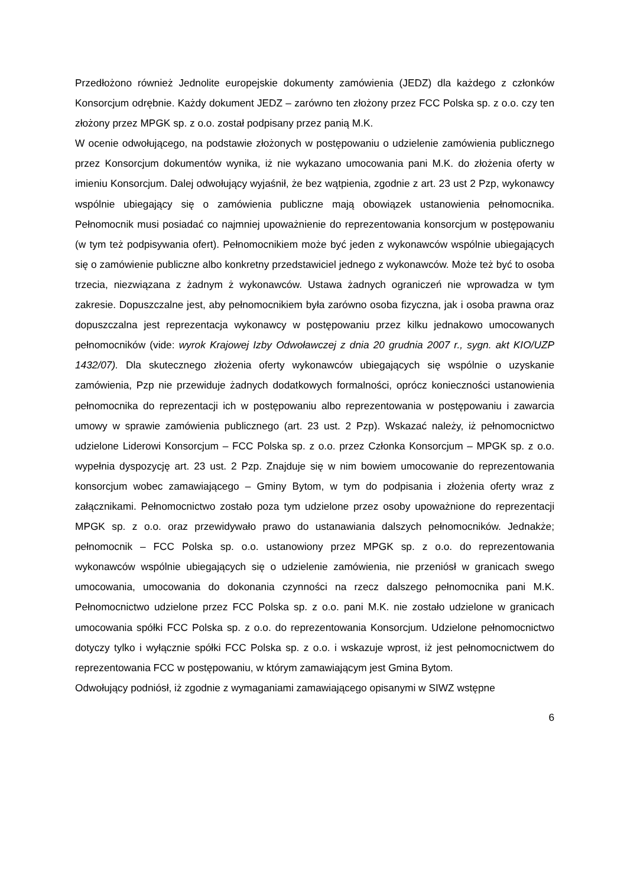Przedłożono również Jednolite europejskie dokumenty zamówienia (JEDZ) dla każdego z członków Konsorcjum odrębnie. Każdy dokument JEDZ – zarówno ten złożony przez FCC Polska sp. z o.o. czy ten złożony przez MPGK sp. z o.o. został podpisany przez panią M.K.
W ocenie odwołującego, na podstawie złożonych w postępowaniu o udzielenie zamówienia publicznego przez Konsorcjum dokumentów wynika, iż nie wykazano umocowania pani M.K. do złożenia oferty w imieniu Konsorcjum. Dalej odwołujący wyjaśnił, że bez wątpienia, zgodnie z art. 23 ust 2 Pzp, wykonawcy wspólnie ubiegający się o zamówienia publiczne mają obowiązek ustanowienia pełnomocnika. Pełnomocnik musi posiadać co najmniej upoważnienie do reprezentowania konsorcjum w postępowaniu (w tym też podpisywania ofert). Pełnomocnikiem może być jeden z wykonawców wspólnie ubiegających się o zamówienie publiczne albo konkretny przedstawiciel jednego z wykonawców. Może też być to osoba trzecia, niezwiązana z żadnym ż wykonawców. Ustawa żadnych ograniczeń nie wprowadza w tym zakresie. Dopuszczalne jest, aby pełnomocnikiem była zarówno osoba fizyczna, jak i osoba prawna oraz dopuszczalna jest reprezentacja wykonawcy w postępowaniu przez kilku jednakowo umocowanych pełnomocników (vide: wyrok Krajowej Izby Odwoławczej z dnia 20 grudnia 2007 r., sygn. akt KIO/UZP 1432/07). Dla skutecznego złożenia oferty wykonawców ubiegających się wspólnie o uzyskanie zamówienia, Pzp nie przewiduje żadnych dodatkowych formalności, oprócz konieczności ustanowienia pełnomocnika do reprezentacji ich w postępowaniu albo reprezentowania w postępowaniu i zawarcia umowy w sprawie zamówienia publicznego (art. 23 ust. 2 Pzp). Wskazać należy, iż pełnomocnictwo udzielone Liderowi Konsorcjum – FCC Polska sp. z o.o. przez Członka Konsorcjum – MPGK sp. z o.o. wypełnia dyspozycję art. 23 ust. 2 Pzp. Znajduje się w nim bowiem umocowanie do reprezentowania konsorcjum wobec zamawiającego – Gminy Bytom, w tym do podpisania i złożenia oferty wraz z załącznikami. Pełnomocnictwo zostało poza tym udzielone przez osoby upoważnione do reprezentacji MPGK sp. z o.o. oraz przewidywało prawo do ustanawiania dalszych pełnomocników. Jednakże; pełnomocnik – FCC Polska sp. o.o. ustanowiony przez MPGK sp. z o.o. do reprezentowania wykonawców wspólnie ubiegających się o udzielenie zamówienia, nie przeniósł w granicach swego umocowania, umocowania do dokonania czynności na rzecz dalszego pełnomocnika pani M.K. Pełnomocnictwo udzielone przez FCC Polska sp. z o.o. pani M.K. nie zostało udzielone w granicach umocowania spółki FCC Polska sp. z o.o. do reprezentowania Konsorcjum. Udzielone pełnomocnictwo dotyczy tylko i wyłącznie spółki FCC Polska sp. z o.o. i wskazuje wprost, iż jest pełnomocnictwem do reprezentowania FCC w postępowaniu, w którym zamawiającym jest Gmina Bytom.
Odwołujący podniósł, iż zgodnie z wymaganiami zamawiającego opisanymi w SIWZ wstępne
6